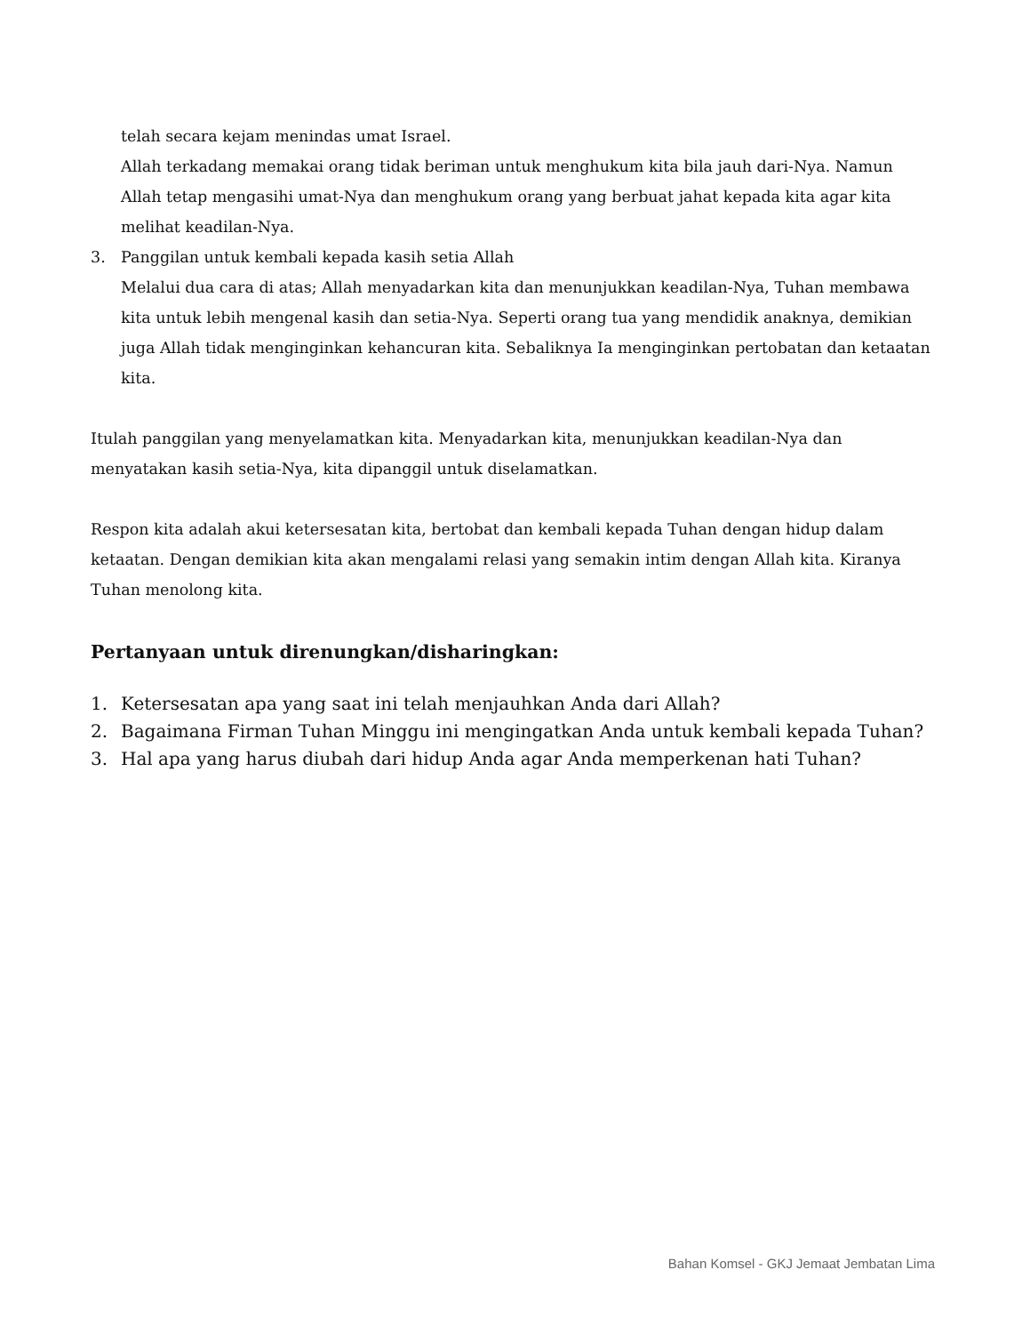telah secara kejam menindas umat Israel.
Allah terkadang memakai orang tidak beriman untuk menghukum kita bila jauh dari-Nya. Namun Allah tetap mengasihi umat-Nya dan menghukum orang yang berbuat jahat kepada kita agar kita melihat keadilan-Nya.
3. Panggilan untuk kembali kepada kasih setia Allah
Melalui dua cara di atas; Allah menyadarkan kita dan menunjukkan keadilan-Nya, Tuhan membawa kita untuk lebih mengenal kasih dan setia-Nya. Seperti orang tua yang mendidik anaknya, demikian juga Allah tidak menginginkan kehancuran kita. Sebaliknya Ia menginginkan pertobatan dan ketaatan kita.
Itulah panggilan yang menyelamatkan kita. Menyadarkan kita, menunjukkan keadilan-Nya dan menyatakan kasih setia-Nya, kita dipanggil untuk diselamatkan.
Respon kita adalah akui ketersesatan kita, bertobat dan kembali kepada Tuhan dengan hidup dalam ketaatan. Dengan demikian kita akan mengalami relasi yang semakin intim dengan Allah kita. Kiranya Tuhan menolong kita.
Pertanyaan untuk direnungkan/disharingkan:
1. Ketersesatan apa yang saat ini telah menjauhkan Anda dari Allah?
2. Bagaimana Firman Tuhan Minggu ini mengingatkan Anda untuk kembali kepada Tuhan?
3. Hal apa yang harus diubah dari hidup Anda agar Anda memperkenan hati Tuhan?
Bahan Komsel - GKJ Jemaat Jembatan Lima